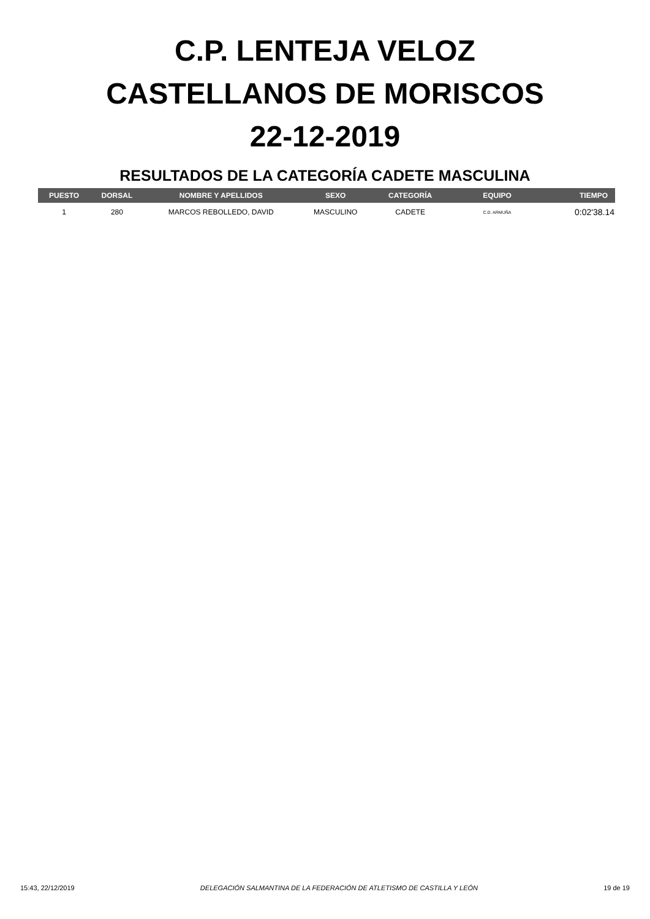C.P. LENTEJA VELOZ
CASTELLANOS DE MORISCOS
22-12-2019
RESULTADOS DE LA CATEGORÍA CADETE MASCULINA
| PUESTO | DORSAL | NOMBRE Y APELLIDOS | SEXO | CATEGORÍA | EQUIPO | TIEMPO |
| --- | --- | --- | --- | --- | --- | --- |
| 1 | 280 | MARCOS REBOLLEDO, DAVID | MASCULINO | CADETE | C.D. ARMUÑA | 0:02'38.14 |
15:43, 22/12/2019 DELEGACIÓN SALMANTINA DE LA FEDERACIÓN DE ATLETISMO DE CASTILLA Y LEÓN 19 de 19